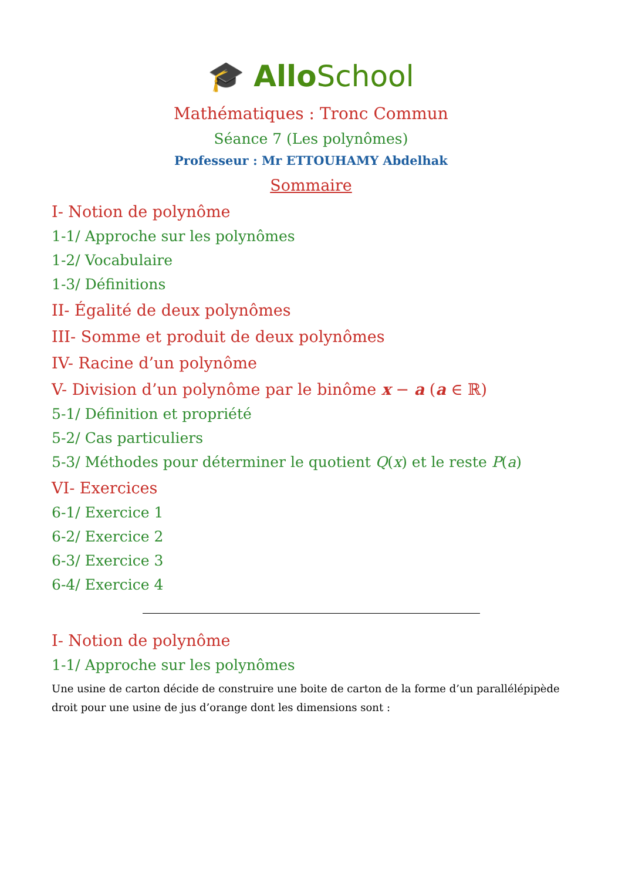🎓 Allo School
Mathématiques : Tronc Commun
Séance 7 (Les polynômes)
Professeur : Mr ETTOUHAMY Abdelhak
Sommaire
I- Notion de polynôme
1-1/ Approche sur les polynômes
1-2/ Vocabulaire
1-3/ Définitions
II- Égalité de deux polynômes
III- Somme et produit de deux polynômes
IV- Racine d’un polynôme
V- Division d’un polynôme par le binôme x − a (a ∈ ℝ)
5-1/ Définition et propriété
5-2/ Cas particuliers
5-3/ Méthodes pour déterminer le quotient Q(x) et le reste P(a)
VI- Exercices
6-1/ Exercice 1
6-2/ Exercice 2
6-3/ Exercice 3
6-4/ Exercice 4
I- Notion de polynôme
1-1/ Approche sur les polynômes
Une usine de carton décide de construire une boite de carton de la forme d’un parallélépipède droit pour une usine de jus d’orange dont les dimensions sont :